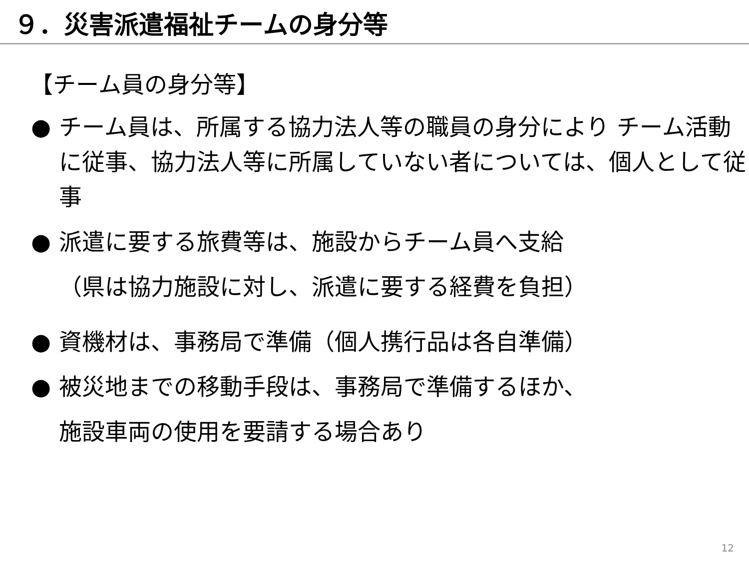９．災害派遣福祉チームの身分等
【チーム員の身分等】
● チーム員は、所属する協力法人等の職員の身分により チーム活動に従事、協力法人等に所属していない者については、個人として従事
● 派遣に要する旅費等は、施設からチーム員へ支給
（県は協力施設に対し、派遣に要する経費を負担）
● 資機材は、事務局で準備（個人携行品は各自準備）
● 被災地までの移動手段は、事務局で準備するほか、
施設車両の使用を要請する場合あり
12